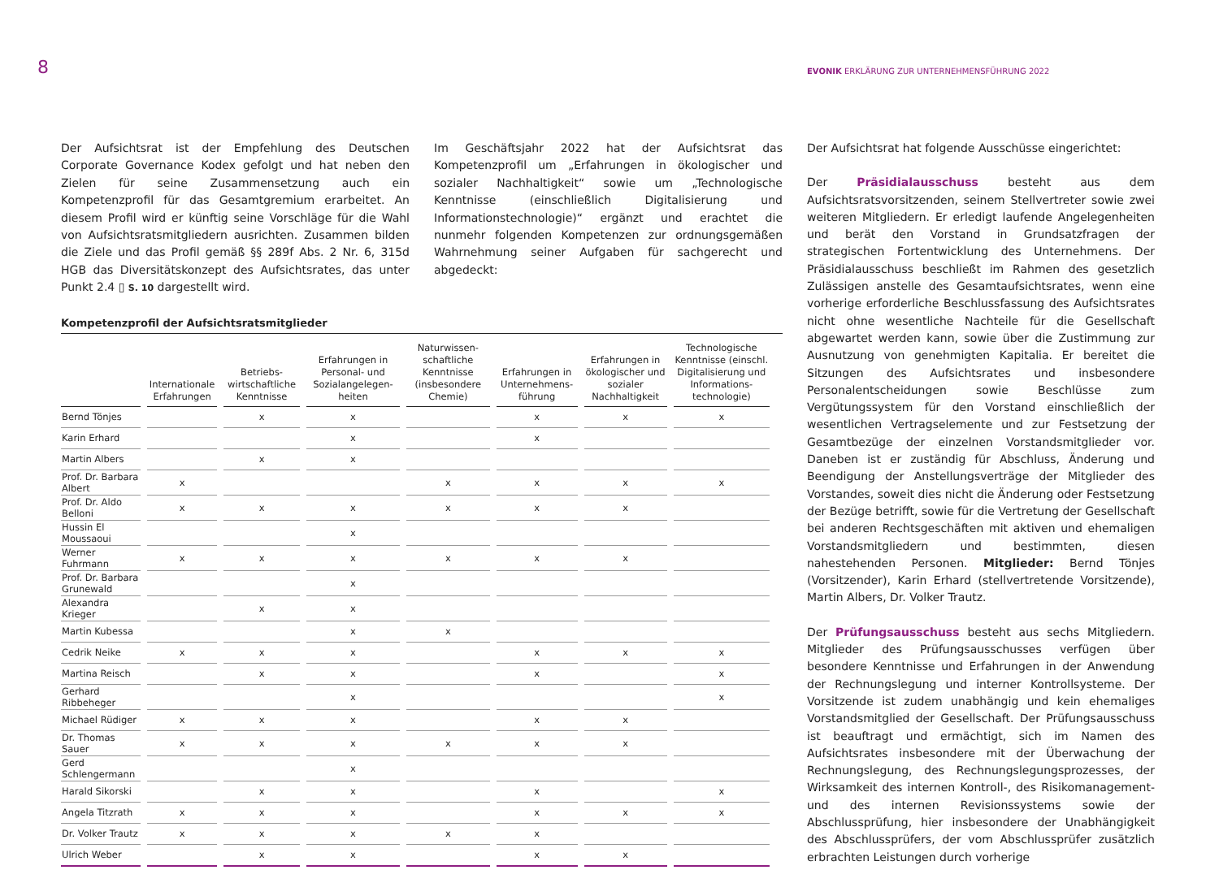8
EVONIK ERKLÄRUNG ZUR UNTERNEHMENSFÜHRUNG 2022
Der Aufsichtsrat ist der Empfehlung des Deutschen Corporate Governance Kodex gefolgt und hat neben den Zielen für seine Zusammensetzung auch ein Kompetenzprofil für das Gesamtgremium erarbeitet. An diesem Profil wird er künftig seine Vorschläge für die Wahl von Aufsichtsratsmitgliedern ausrichten. Zusammen bilden die Ziele und das Profil gemäß §§ 289f Abs. 2 Nr. 6, 315d HGB das Diversitätskonzept des Aufsichtsrates, das unter Punkt 2.4 ▯ S. 10 dargestellt wird.
Im Geschäftsjahr 2022 hat der Aufsichtsrat das Kompetenzprofil um „Erfahrungen in ökologischer und sozialer Nachhaltigkeit“ sowie um „Technologische Kenntnisse (einschließlich Digitalisierung und Informationstechnologie)“ ergänzt und erachtet die nunmehr folgenden Kompetenzen zur ordnungsgemäßen Wahrnehmung seiner Aufgaben für sachgerecht und abgedeckt:
Kompetenzprofil der Aufsichtsratsmitglieder
| | Internationale Erfahrungen | Betriebs-wirtschaftliche Kenntnisse | Erfahrungen in Personal- und Sozialangelegen-heiten | Naturwissen-schaftliche Kenntnisse (insbesondere Chemie) | Erfahrungen in Unternehmens-führung | Erfahrungen in ökologischer und sozialer Nachhaltigkeit | Technologische Kenntnisse (einschl. Digitalisierung und Informations-technologie) |
| --- | --- | --- | --- | --- | --- | --- | --- |
| Bernd Tönjes | | x | x | | x | x | x |
| Karin Erhard | | | x | | x | | |
| Martin Albers | | x | x | | | | |
| Prof. Dr. Barbara Albert | x | | | x | x | x | x |
| Prof. Dr. Aldo Belloni | x | x | x | x | x | x | |
| Hussin El Moussaoui | | | x | | | | |
| Werner Fuhrmann | x | x | x | x | x | x | |
| Prof. Dr. Barbara Grunewald | | | x | | | | |
| Alexandra Krieger | | x | x | | | | |
| Martin Kubessa | | | x | x | | | |
| Cedrik Neike | x | x | x | | x | x | x |
| Martina Reisch | | x | x | | x | | x |
| Gerhard Ribbeheger | | | x | | | | x |
| Michael Rüdiger | x | x | x | | x | x | |
| Dr. Thomas Sauer | x | x | x | x | x | x | |
| Gerd Schlengermann | | | x | | | | |
| Harald Sikorski | | x | x | | x | | x |
| Angela Titzrath | x | x | x | | x | x | x |
| Dr. Volker Trautz | x | x | x | x | x | | |
| Ulrich Weber | | x | x | | x | x | |
Der Aufsichtsrat hat folgende Ausschüsse eingerichtet:
Der Präsidialausschuss besteht aus dem Aufsichtsratsvorsitzenden, seinem Stellvertreter sowie zwei weiteren Mitgliedern. Er erledigt laufende Angelegenheiten und berät den Vorstand in Grundsatzfragen der strategischen Fortentwicklung des Unternehmens. Der Präsidialausschuss beschließt im Rahmen des gesetzlich Zulässigen anstelle des Gesamtaufsichtsrates, wenn eine vorherige erforderliche Beschlussfassung des Aufsichtsrates nicht ohne wesentliche Nachteile für die Gesellschaft abgewartet werden kann, sowie über die Zustimmung zur Ausnutzung von genehmigten Kapitalia. Er bereitet die Sitzungen des Aufsichtsrates und insbesondere Personalentscheidungen sowie Beschlüsse zum Vergütungssystem für den Vorstand einschließlich der wesentlichen Vertragselemente und zur Festsetzung der Gesamtbezüge der einzelnen Vorstandsmitglieder vor. Daneben ist er zuständig für Abschluss, Änderung und Beendigung der Anstellungsverträge der Mitglieder des Vorstandes, soweit dies nicht die Änderung oder Festsetzung der Bezüge betrifft, sowie für die Vertretung der Gesellschaft bei anderen Rechtsgeschäften mit aktiven und ehemaligen Vorstandsmitgliedern und bestimmten, diesen nahestehenden Personen. Mitglieder: Bernd Tönjes (Vorsitzender), Karin Erhard (stellvertretende Vorsitzende), Martin Albers, Dr. Volker Trautz.
Der Prüfungsausschuss besteht aus sechs Mitgliedern. Mitglieder des Prüfungsausschusses verfügen über besondere Kenntnisse und Erfahrungen in der Anwendung der Rechnungslegung und interner Kontrollsysteme. Der Vorsitzende ist zudem unabhängig und kein ehemaliges Vorstandsmitglied der Gesellschaft. Der Prüfungsausschuss ist beauftragt und ermächtigt, sich im Namen des Aufsichtsrates insbesondere mit der Überwachung der Rechnungslegung, des Rechnungslegungsprozesses, der Wirksamkeit des internen Kontroll-, des Risikomanagement- und des internen Revisionssystems sowie der Abschlussprüfung, hier insbesondere der Unabhängigkeit des Abschlussprüfers, der vom Abschlussprüfer zusätzlich erbrachten Leistungen durch vorherige